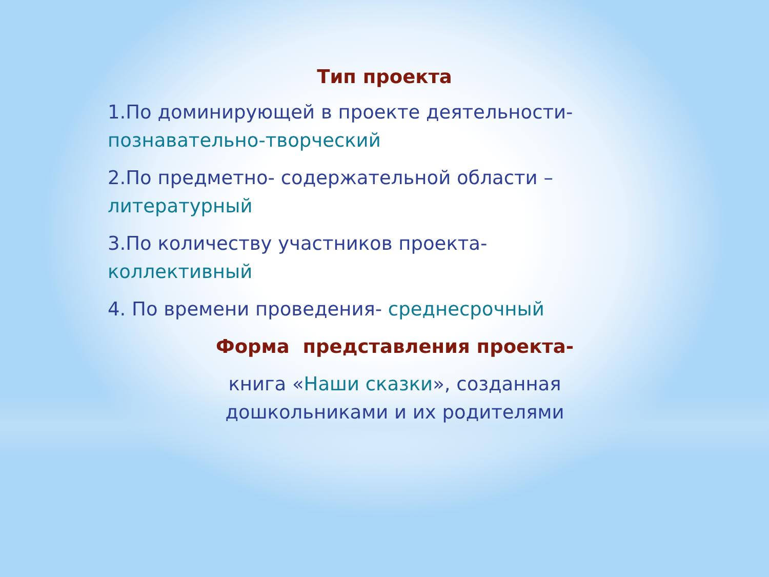Тип проекта
1.По доминирующей в проекте деятельности- познавательно-творческий
2.По предметно- содержательной области – литературный
3.По количеству участников проекта- коллективный
4. По времени проведения- среднесрочный
Форма представления проекта-
книга «Наши сказки», созданная дошкольниками и их родителями